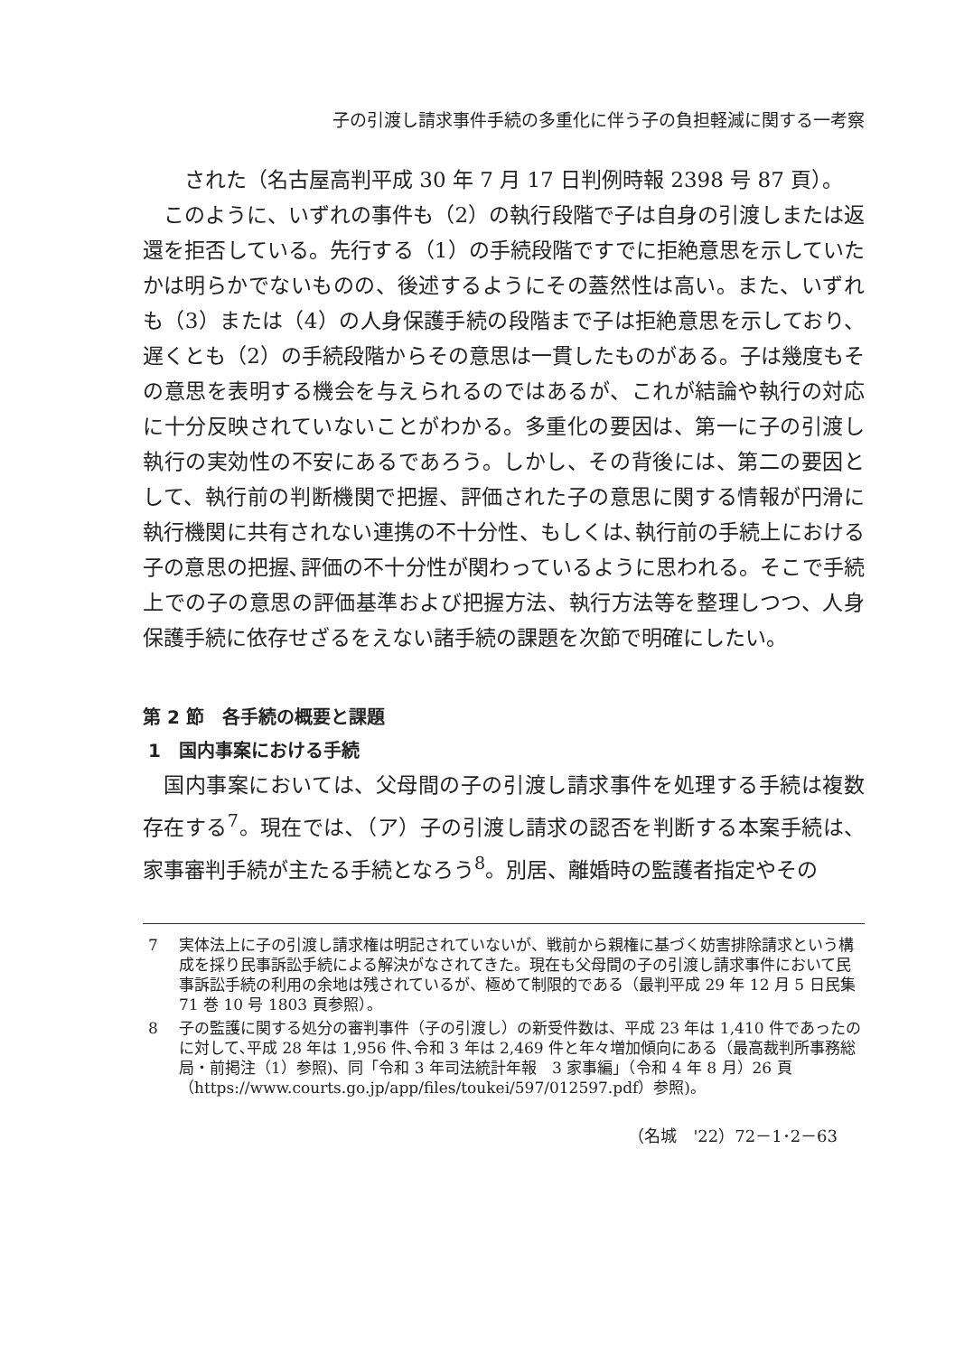子の引渡し請求事件手続の多重化に伴う子の負担軽減に関する一考察
された（名古屋高判平成 30 年 7 月 17 日判例時報 2398 号 87 頁）。
このように、いずれの事件も（2）の執行段階で子は自身の引渡しまたは返還を拒否している。先行する（1）の手続段階ですでに拒絶意思を示していたかは明らかでないものの、後述するようにその蓋然性は高い。また、いずれも（3）または（4）の人身保護手続の段階まで子は拒絶意思を示しており、遅くとも（2）の手続段階からその意思は一貫したものがある。子は幾度もその意思を表明する機会を与えられるのではあるが、これが結論や執行の対応に十分反映されていないことがわかる。多重化の要因は、第一に子の引渡し執行の実効性の不安にあるであろう。しかし、その背後には、第二の要因として、執行前の判断機関で把握、評価された子の意思に関する情報が円滑に執行機関に共有されない連携の不十分性、もしくは､執行前の手続上における子の意思の把握､評価の不十分性が関わっているように思われる。そこで手続上での子の意思の評価基準および把握方法、執行方法等を整理しつつ、人身保護手続に依存せざるをえない諸手続の課題を次節で明確にしたい。
第 2 節　各手続の概要と課題
1　国内事案における手続
国内事案においては、父母間の子の引渡し請求事件を処理する手続は複数存在する<sup>7</sup>。現在では､（ア）子の引渡し請求の認否を判断する本案手続は、家事審判手続が主たる手続となろう<sup>8</sup>。別居、離婚時の監護者指定やその
7 実体法上に子の引渡し請求権は明記されていないが、戦前から親権に基づく妨害排除請求という構成を採り民事訴訟手続による解決がなされてきた。現在も父母間の子の引渡し請求事件において民事訴訟手続の利用の余地は残されているが、極めて制限的である（最判平成 29 年 12 月 5 日民集 71 巻 10 号 1803 頁参照）。
8 子の監護に関する処分の審判事件（子の引渡し）の新受件数は、平成 23 年は 1,410 件であったのに対して､平成 28 年は 1,956 件､令和 3 年は 2,469 件と年々増加傾向にある（最高裁判所事務総局・前掲注（1）参照)、同「令和 3 年司法統計年報　3 家事編」（令和 4 年 8 月）26 頁（https://www.courts.go.jp/app/files/toukei/597/012597.pdf）参照)。
（名城　'22）72－1･2－63